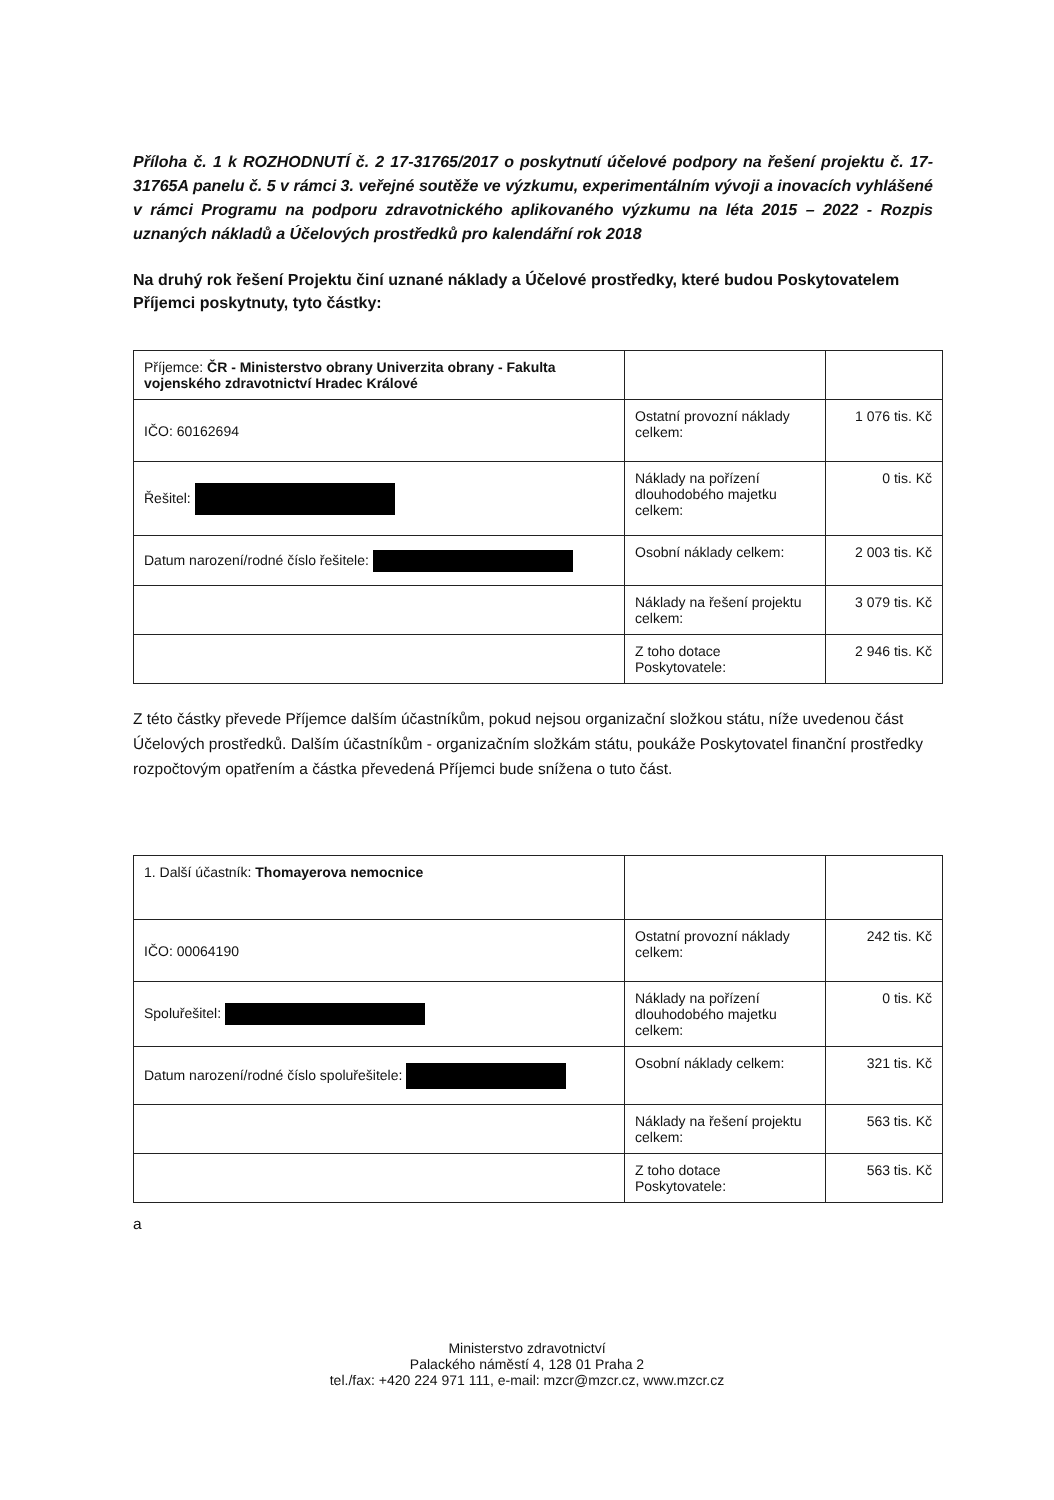Příloha č. 1 k ROZHODNUTÍ č. 2 17-31765/2017 o poskytnutí účelové podpory na řešení projektu č. 17-31765A panelu č. 5 v rámci 3. veřejné soutěže ve výzkumu, experimentálním vývoji a inovacích vyhlášené v rámci Programu na podporu zdravotnického aplikovaného výzkumu na léta 2015 – 2022 - Rozpis uznaných nákladů a Účelových prostředků pro kalendářní rok 2018
Na druhý rok řešení Projektu činí uznané náklady a Účelové prostředky, které budou Poskytovatelem Příjemci poskytnuty, tyto částky:
| Příjemce: ČR - Ministerstvo obrany Univerzita obrany - Fakulta vojenského zdravotnictví Hradec Králové | | |
| IČO: 60162694 | Ostatní provozní náklady celkem: | 1 076 tis. Kč |
| Řešitel: | Náklady na pořízení dlouhodobého majetku celkem: | 0 tis. Kč |
| Datum narození/rodné číslo řešitele: | Osobní náklady celkem: | 2 003 tis. Kč |
| | Náklady na řešení projektu celkem: | 3 079 tis. Kč |
| | Z toho dotace Poskytovatele: | 2 946 tis. Kč |
Z této částky převede Příjemce dalším účastníkům, pokud nejsou organizační složkou státu, níže uvedenou část Účelových prostředků. Dalším účastníkům - organizačním složkám státu, poukáže Poskytovatel finanční prostředky rozpočtovým opatřením a částka převedená Příjemci bude snížena o tuto část.
| 1. Další účastník: Thomayerova nemocnice | | |
| IČO: 00064190 | Ostatní provozní náklady celkem: | 242 tis. Kč |
| Spoluřešitel: | Náklady na pořízení dlouhodobého majetku celkem: | 0 tis. Kč |
| Datum narození/rodné číslo spoluřešitele: | Osobní náklady celkem: | 321 tis. Kč |
| | Náklady na řešení projektu celkem: | 563 tis. Kč |
| | Z toho dotace Poskytovatele: | 563 tis. Kč |
a
Ministerstvo zdravotnictví
Palackého náměstí 4, 128 01 Praha 2
tel./fax: +420 224 971 111, e-mail: mzcr@mzcr.cz, www.mzcr.cz